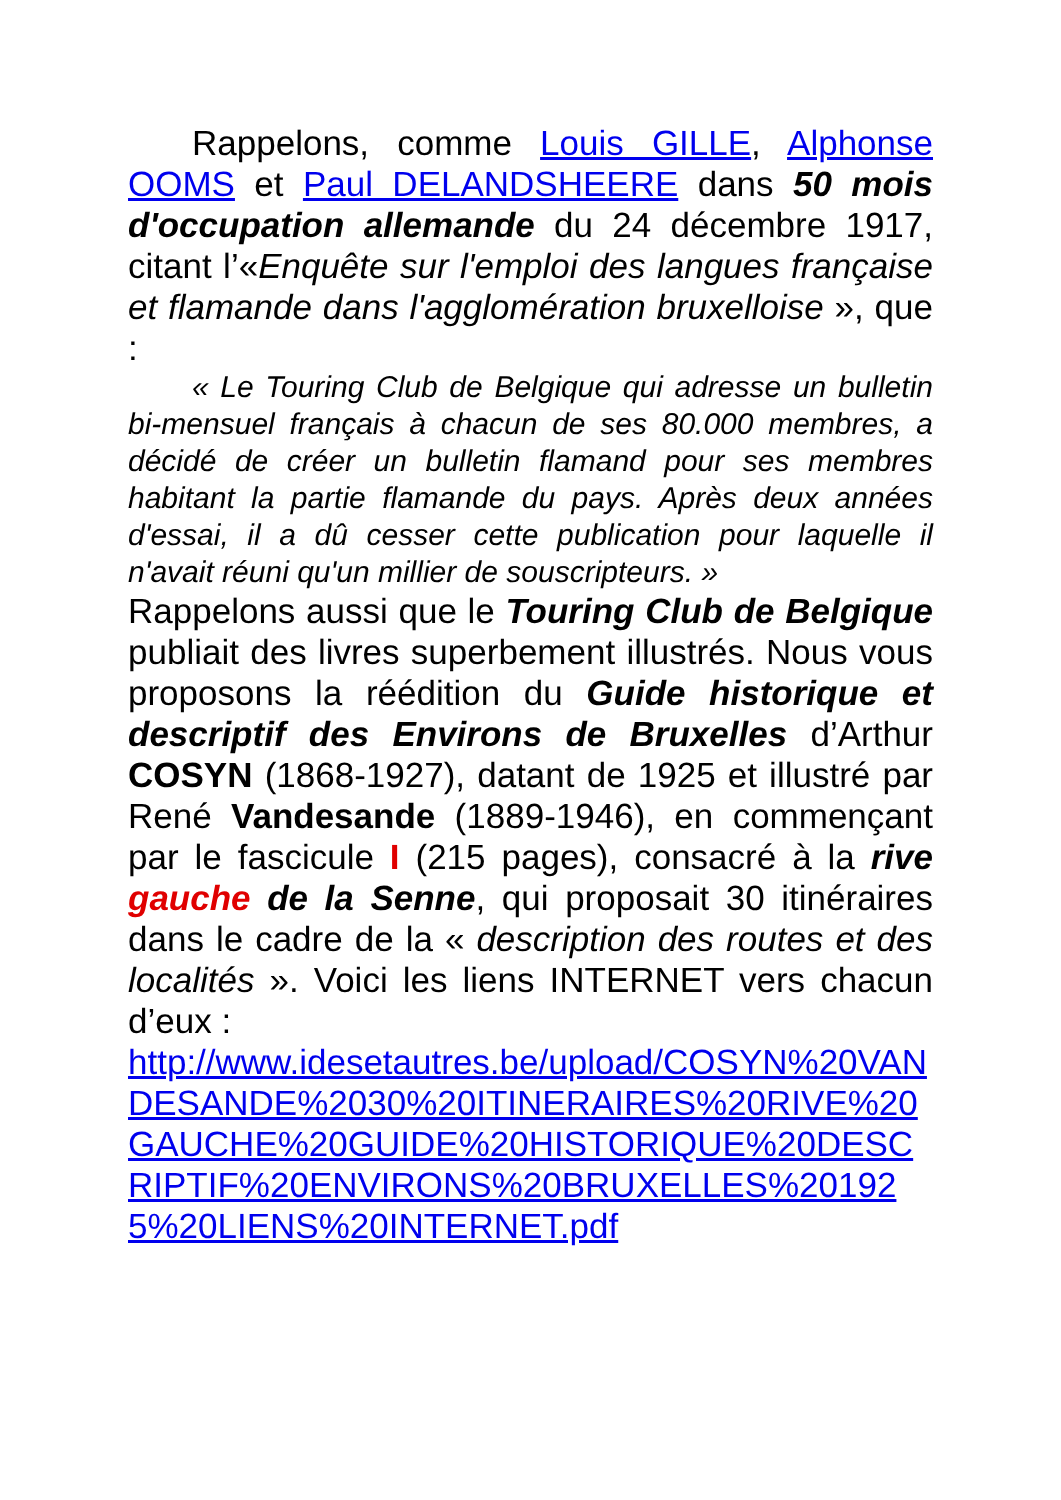Rappelons, comme Louis GILLE, Alphonse OOMS et Paul DELANDSHEERE dans 50 mois d'occupation allemande du 24 décembre 1917, citant l’«Enquête sur l'emploi des langues française et flamande dans l'agglomération bruxelloise », que :
« Le Touring Club de Belgique qui adresse un bulletin bi-mensuel français à chacun de ses 80.000 membres, a décidé de créer un bulletin flamand pour ses membres habitant la partie flamande du pays. Après deux années d'essai, il a dû cesser cette publication pour laquelle il n'avait réuni qu'un millier de souscripteurs. »
Rappelons aussi que le Touring Club de Belgique publiait des livres superbement illustrés. Nous vous proposons la réédition du Guide historique et descriptif des Environs de Bruxelles d’Arthur COSYN (1868-1927), datant de 1925 et illustré par René Vandesande (1889-1946), en commençant par le fascicule I (215 pages), consacré à la rive gauche de la Senne, qui proposait 30 itinéraires dans le cadre de la « description des routes et des localités ». Voici les liens INTERNET vers chacun d’eux :
http://www.idesetautres.be/upload/COSYN%20VANDESANDE%2030%20ITINERAIRES%20RIVE%20GAUCHE%20GUIDE%20HISTORIQUE%20DESCRIPTIF%20ENVIRONS%20BRUXELLES%201925%20LIENS%20INTERNET.pdf